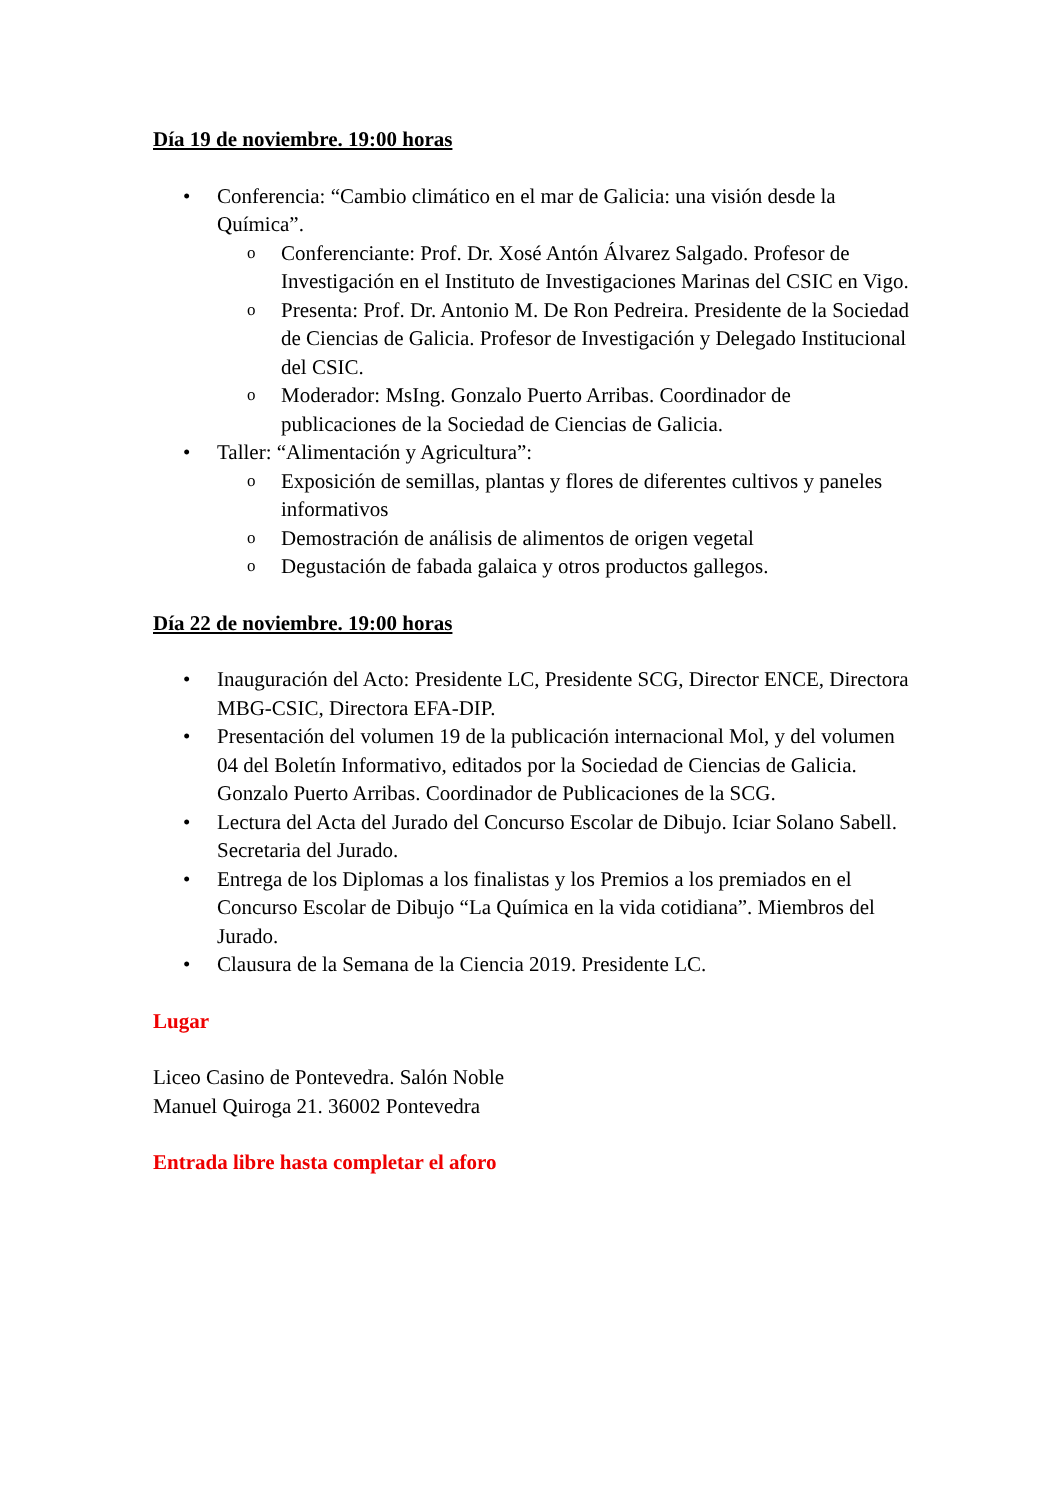Día 19 de noviembre. 19:00 horas
• Conferencia: “Cambio climático en el mar de Galicia: una visión desde la Química”.
o Conferenciante: Prof. Dr. Xosé Antón Álvarez Salgado. Profesor de Investigación en el Instituto de Investigaciones Marinas del CSIC en Vigo.
o Presenta: Prof. Dr. Antonio M. De Ron Pedreira. Presidente de la Sociedad de Ciencias de Galicia. Profesor de Investigación y Delegado Institucional del CSIC.
o Moderador: MsIng. Gonzalo Puerto Arribas. Coordinador de publicaciones de la Sociedad de Ciencias de Galicia.
• Taller: “Alimentación y Agricultura”:
o Exposición de semillas, plantas y flores de diferentes cultivos y paneles informativos
o Demostración de análisis de alimentos de origen vegetal
o Degustación de fabada galaica y otros productos gallegos.
Día 22 de noviembre. 19:00 horas
• Inauguración del Acto: Presidente LC, Presidente SCG, Director ENCE, Directora MBG-CSIC, Directora EFA-DIP.
• Presentación del volumen 19 de la publicación internacional Mol, y del volumen 04 del Boletín Informativo, editados por la Sociedad de Ciencias de Galicia. Gonzalo Puerto Arribas. Coordinador de Publicaciones de la SCG.
• Lectura del Acta del Jurado del Concurso Escolar de Dibujo. Iciar Solano Sabell. Secretaria del Jurado.
• Entrega de los Diplomas a los finalistas y los Premios a los premiados en el Concurso Escolar de Dibujo “La Química en la vida cotidiana”. Miembros del Jurado.
• Clausura de la Semana de la Ciencia 2019. Presidente LC.
Lugar
Liceo Casino de Pontevedra. Salón Noble
Manuel Quiroga 21. 36002 Pontevedra
Entrada libre hasta completar el aforo